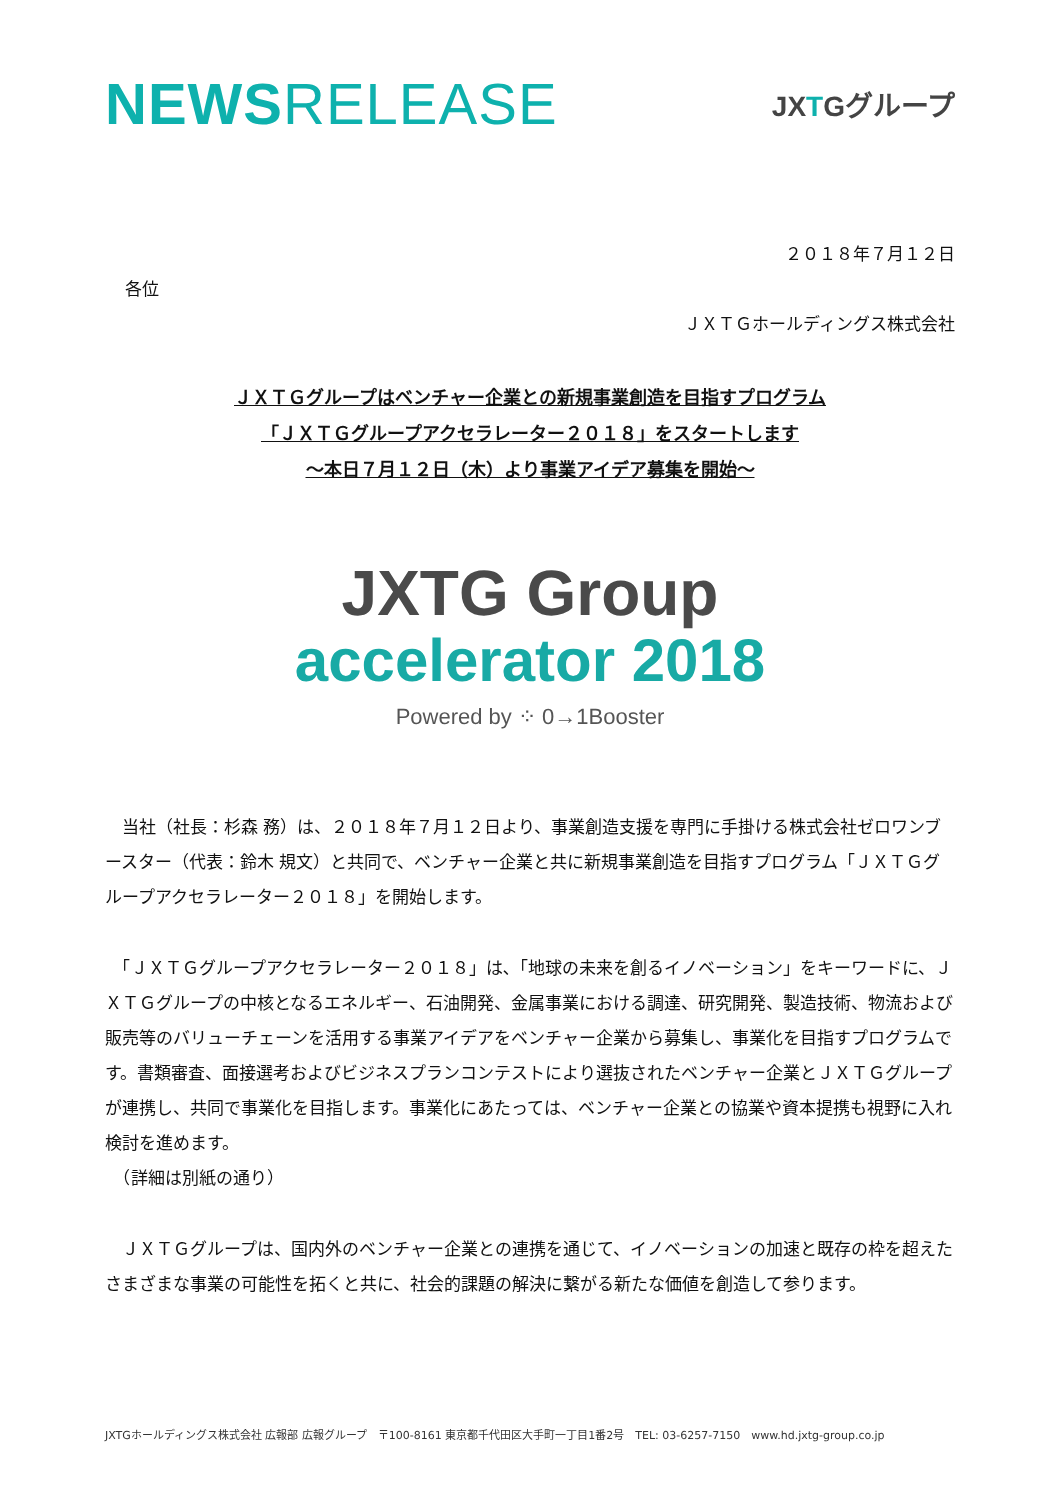NEWSRELEASE
JXTGグループ
２０１８年７月１２日
各位
ＪＸＴＧホールディングス株式会社
ＪＸＴＧグループはベンチャー企業との新規事業創造を目指すプログラム
「ＪＸＴＧグループアクセラレーター２０１８」をスタートします
～本日７月１２日（木）より事業アイデア募集を開始～
JXTG Group
accelerator 2018
Powered by ⁘ 0→1Booster
　当社（社長：杉森 務）は、２０１８年７月１２日より、事業創造支援を専門に手掛ける株式会社ゼロワンブースター（代表：鈴木 規文）と共同で、ベンチャー企業と共に新規事業創造を目指すプログラム「ＪＸＴＧグループアクセラレーター２０１８」を開始します。
　「ＪＸＴＧグループアクセラレーター２０１８」は､「地球の未来を創るイノベーション」をキーワードに、ＪＸＴＧグループの中核となるエネルギー、石油開発、金属事業における調達、研究開発、製造技術、物流および販売等のバリューチェーンを活用する事業アイデアをベンチャー企業から募集し、事業化を目指すプログラムです。書類審査、面接選考およびビジネスプランコンテストにより選抜されたベンチャー企業とＪＸＴＧグループが連携し、共同で事業化を目指します。事業化にあたっては、ベンチャー企業との協業や資本提携も視野に入れ検討を進めます。
　（詳細は別紙の通り）
　ＪＸＴＧグループは、国内外のベンチャー企業との連携を通じて、イノベーションの加速と既存の枠を超えたさまざまな事業の可能性を拓くと共に、社会的課題の解決に繋がる新たな価値を創造して参ります。
JXTGホールディングス株式会社 広報部 広報グループ　〒100-8161 東京都千代田区大手町一丁目1番2号　TEL: 03-6257-7150　www.hd.jxtg-group.co.jp